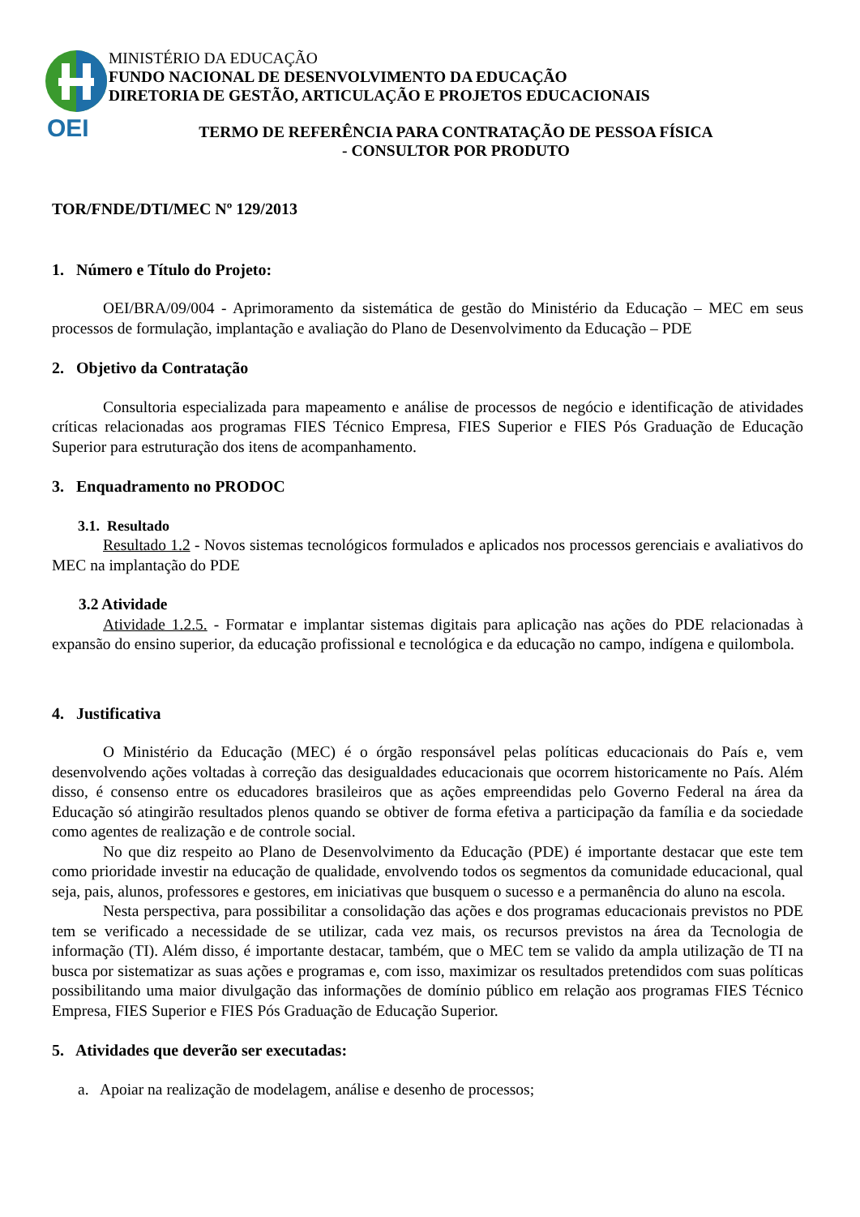OEI
MINISTÉRIO DA EDUCAÇÃO
FUNDO NACIONAL DE DESENVOLVIMENTO DA EDUCAÇÃO
DIRETORIA DE GESTÃO, ARTICULAÇÃO E PROJETOS EDUCACIONAIS
TERMO DE REFERÊNCIA PARA CONTRATAÇÃO DE PESSOA FÍSICA
- CONSULTOR POR PRODUTO
TOR/FNDE/DTI/MEC Nº 129/2013
1. Número e Título do Projeto:
OEI/BRA/09/004 - Aprimoramento da sistemática de gestão do Ministério da Educação – MEC em seus processos de formulação, implantação e avaliação do Plano de Desenvolvimento da Educação – PDE
2. Objetivo da Contratação
Consultoria especializada para mapeamento e análise de processos de negócio e identificação de atividades críticas relacionadas aos programas FIES Técnico Empresa, FIES Superior e FIES Pós Graduação de Educação Superior para estruturação dos itens de acompanhamento.
3. Enquadramento no PRODOC
3.1. Resultado
Resultado 1.2 - Novos sistemas tecnológicos formulados e aplicados nos processos gerenciais e avaliativos do MEC na implantação do PDE
3.2 Atividade
Atividade 1.2.5. - Formatar e implantar sistemas digitais para aplicação nas ações do PDE relacionadas à expansão do ensino superior, da educação profissional e tecnológica e da educação no campo, indígena e quilombola.
4. Justificativa
O Ministério da Educação (MEC) é o órgão responsável pelas políticas educacionais do País e, vem desenvolvendo ações voltadas à correção das desigualdades educacionais que ocorrem historicamente no País. Além disso, é consenso entre os educadores brasileiros que as ações empreendidas pelo Governo Federal na área da Educação só atingirão resultados plenos quando se obtiver de forma efetiva a participação da família e da sociedade como agentes de realização e de controle social.
No que diz respeito ao Plano de Desenvolvimento da Educação (PDE) é importante destacar que este tem como prioridade investir na educação de qualidade, envolvendo todos os segmentos da comunidade educacional, qual seja, pais, alunos, professores e gestores, em iniciativas que busquem o sucesso e a permanência do aluno na escola.
Nesta perspectiva, para possibilitar a consolidação das ações e dos programas educacionais previstos no PDE tem se verificado a necessidade de se utilizar, cada vez mais, os recursos previstos na área da Tecnologia de informação (TI). Além disso, é importante destacar, também, que o MEC tem se valido da ampla utilização de TI na busca por sistematizar as suas ações e programas e, com isso, maximizar os resultados pretendidos com suas políticas possibilitando uma maior divulgação das informações de domínio público em relação aos programas FIES Técnico Empresa, FIES Superior e FIES Pós Graduação de Educação Superior.
5. Atividades que deverão ser executadas:
a. Apoiar na realização de modelagem, análise e desenho de processos;